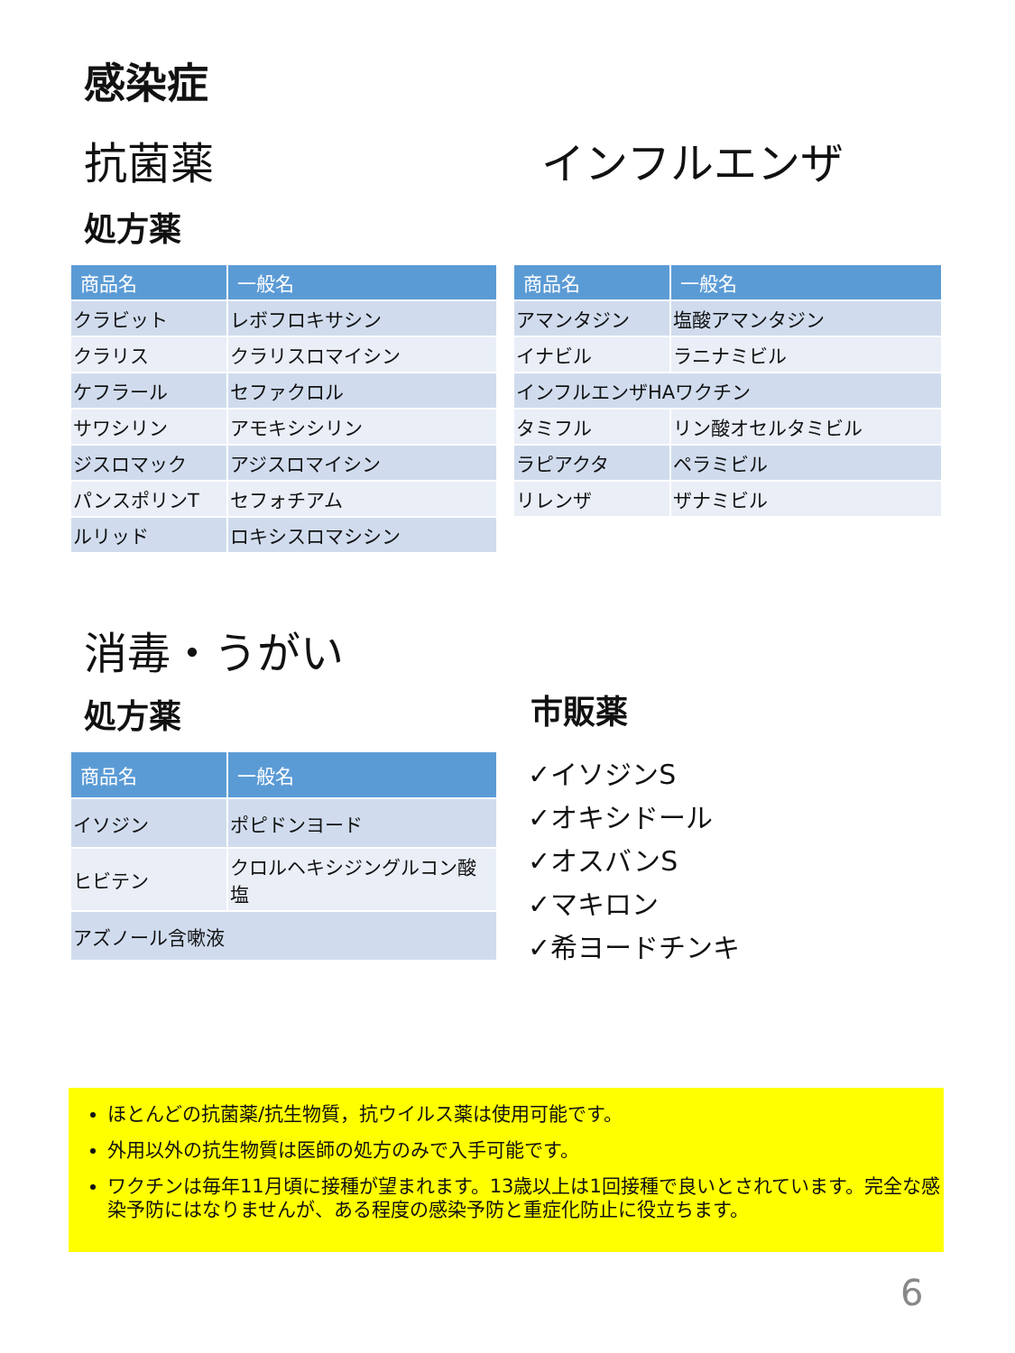感染症
抗菌薬 インフルエンザ
処方薬
| 商品名 | 一般名 |
| --- | --- |
| クラビット | レボフロキサシン |
| クラリス | クラリスロマイシン |
| ケフラール | セファクロル |
| サワシリン | アモキシシリン |
| ジスロマック | アジスロマイシン |
| パンスポリンT | セフォチアム |
| ルリッド | ロキシスロマシシン |
| 商品名 | 一般名 |
| --- | --- |
| アマンタジン | 塩酸アマンタジン |
| イナビル | ラニナミビル |
| インフルエンザHAワクチン | |
| タミフル | リン酸オセルタミビル |
| ラピアクタ | ペラミビル |
| リレンザ | ザナミビル |
消毒・うがい
処方薬 市販薬
| 商品名 | 一般名 |
| --- | --- |
| イソジン | ポピドンヨード |
| ヒビテン | クロルヘキシジングルコン酸塩 |
| アズノール含嗽液 | |
✓イソジンS
✓オキシドール
✓オスバンS
✓マキロン
✓希ヨードチンキ
ほとんどの抗菌薬/抗生物質，抗ウイルス薬は使用可能です。
外用以外の抗生物質は医師の処方のみで入手可能です。
ワクチンは毎年11月頃に接種が望まれます。13歳以上は1回接種で良いとされています。完全な感染予防にはなりませんが、ある程度の感染予防と重症化防止に役立ちます。
6